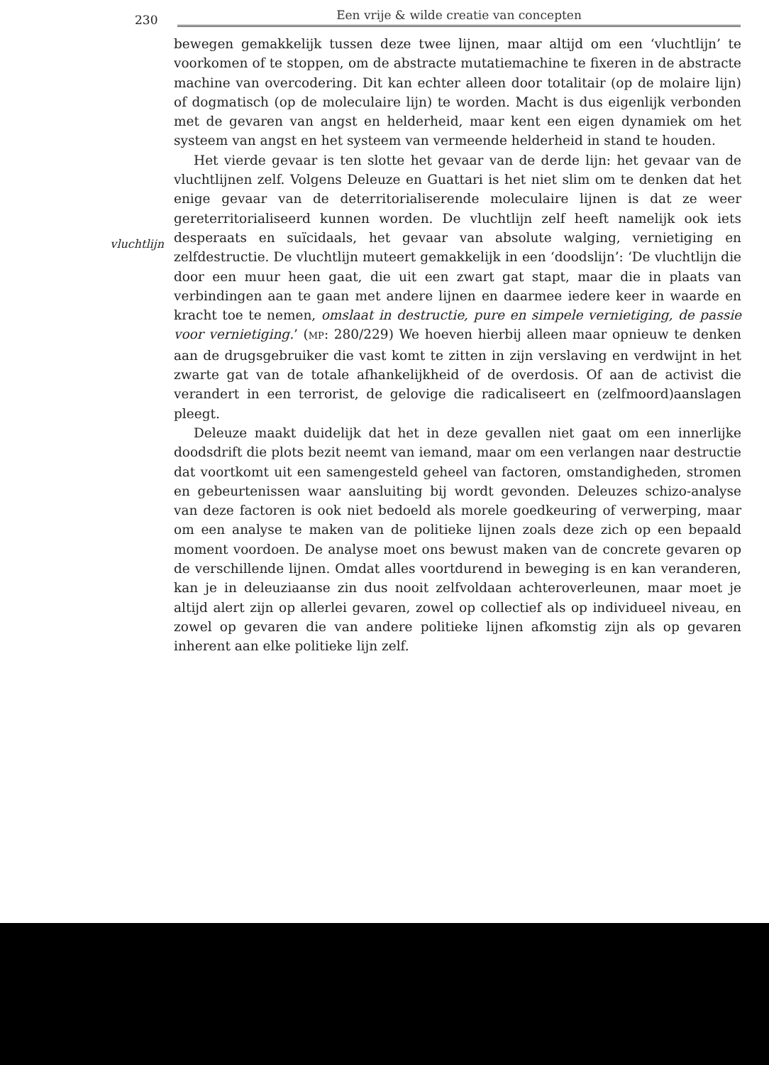230 Een vrije & wilde creatie van concepten
vluchtlijn
bewegen gemakkelijk tussen deze twee lijnen, maar altijd om een ‘vluchtlijn’ te voorkomen of te stoppen, om de abstracte mutatiemachine te fixeren in de abstracte machine van overcodering. Dit kan echter alleen door totalitair (op de molaire lijn) of dogmatisch (op de moleculaire lijn) te worden. Macht is dus eigenlijk verbonden met de gevaren van angst en helderheid, maar kent een eigen dynamiek om het systeem van angst en het systeem van vermeende helderheid in stand te houden.
Het vierde gevaar is ten slotte het gevaar van de derde lijn: het gevaar van de vluchtlijnen zelf. Volgens Deleuze en Guattari is het niet slim om te denken dat het enige gevaar van de deterritorialiserende moleculaire lijnen is dat ze weer gereterritorialiseerd kunnen worden. De vluchtlijn zelf heeft namelijk ook iets desperaats en suïcidaals, het gevaar van absolute walging, vernietiging en zelfdestructie. De vluchtlijn muteert gemakkelijk in een ‘doodslijn’: ‘De vluchtlijn die door een muur heen gaat, die uit een zwart gat stapt, maar die in plaats van verbindingen aan te gaan met andere lijnen en daarmee iedere keer in waarde en kracht toe te nemen, omslaat in destructie, pure en simpele vernietiging, de passie voor vernietiging.’ (MP: 280/229) We hoeven hierbij alleen maar opnieuw te denken aan de drugsgebruiker die vast komt te zitten in zijn verslaving en verdwijnt in het zwarte gat van de totale afhankelijkheid of de overdosis. Of aan de activist die verandert in een terrorist, de gelovige die radicaliseert en (zelfmoord)aanslagen pleegt.
Deleuze maakt duidelijk dat het in deze gevallen niet gaat om een innerlijke doodsdrift die plots bezit neemt van iemand, maar om een verlangen naar destructie dat voortkomt uit een samengesteld geheel van factoren, omstandigheden, stromen en gebeurtenissen waar aansluiting bij wordt gevonden. Deleuzes schizo-analyse van deze factoren is ook niet bedoeld als morele goedkeuring of verwerping, maar om een analyse te maken van de politieke lijnen zoals deze zich op een bepaald moment voordoen. De analyse moet ons bewust maken van de concrete gevaren op de verschillende lijnen. Omdat alles voortdurend in beweging is en kan veranderen, kan je in deleuziaanse zin dus nooit zelfvoldaan achteroverleunen, maar moet je altijd alert zijn op allerlei gevaren, zowel op collectief als op individueel niveau, en zowel op gevaren die van andere politieke lijnen afkomstig zijn als op gevaren inherent aan elke politieke lijn zelf.